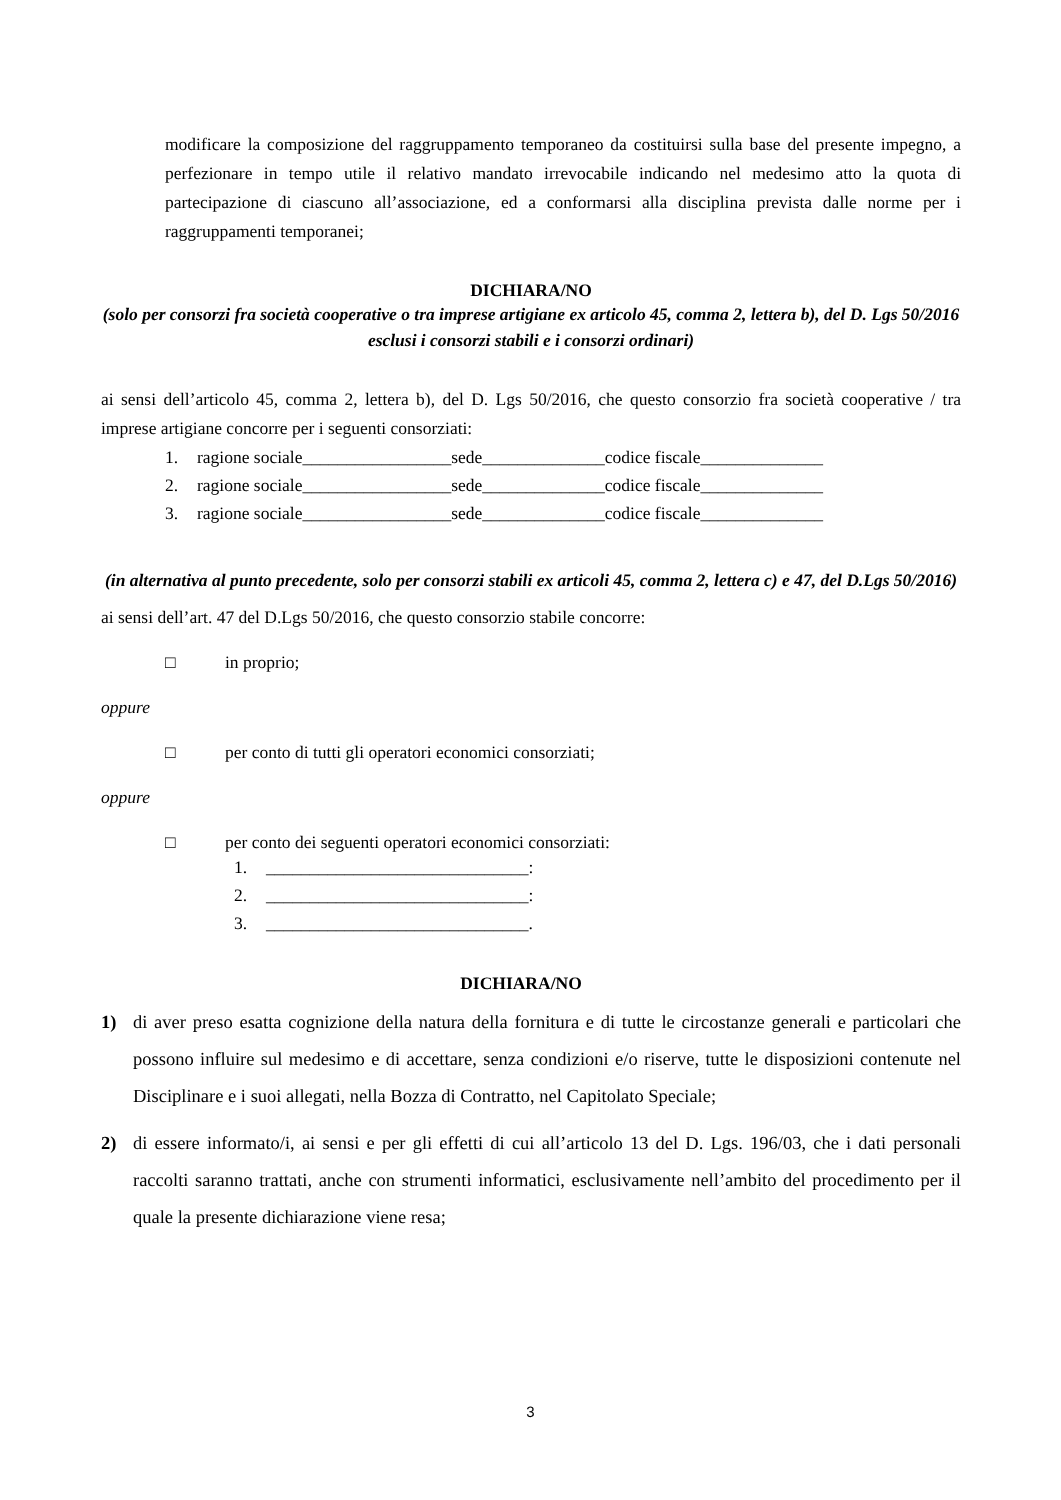modificare la composizione del raggruppamento temporaneo da costituirsi sulla base del presente impegno, a perfezionare in tempo utile il relativo mandato irrevocabile indicando nel medesimo atto la quota di partecipazione di ciascuno all’associazione, ed a conformarsi alla disciplina prevista dalle norme per i raggruppamenti temporanei;
DICHIARA/NO
(solo per consorzi fra società cooperative o tra imprese artigiane ex articolo 45, comma 2, lettera b), del D. Lgs 50/2016 esclusi i consorzi stabili e i consorzi ordinari)
ai sensi dell’articolo 45, comma 2, lettera b), del D. Lgs 50/2016, che questo consorzio fra società cooperative / tra imprese artigiane concorre per i seguenti consorziati:
1. ragione sociale_________________sede______________codice fiscale______________
2. ragione sociale_________________sede______________codice fiscale______________
3. ragione sociale_________________sede______________codice fiscale______________
(in alternativa al punto precedente, solo per consorzi stabili ex articoli 45, comma 2, lettera c) e 47, del D.Lgs 50/2016)
ai sensi dell’art. 47 del D.Lgs 50/2016, che questo consorzio stabile concorre:
□ in proprio;
oppure
□ per conto di tutti gli operatori economici consorziati;
oppure
□ per conto dei seguenti operatori economici consorziati:
1. ______________________________:
2. ______________________________:
3. ______________________________.
DICHIARA/NO
1) di aver preso esatta cognizione della natura della fornitura e di tutte le circostanze generali e particolari che possono influire sul medesimo e di accettare, senza condizioni e/o riserve, tutte le disposizioni contenute nel Disciplinare e i suoi allegati, nella Bozza di Contratto, nel Capitolato Speciale;
2) di essere informato/i, ai sensi e per gli effetti di cui all’articolo 13 del D. Lgs. 196/03, che i dati personali raccolti saranno trattati, anche con strumenti informatici, esclusivamente nell’ambito del procedimento per il quale la presente dichiarazione viene resa;
3